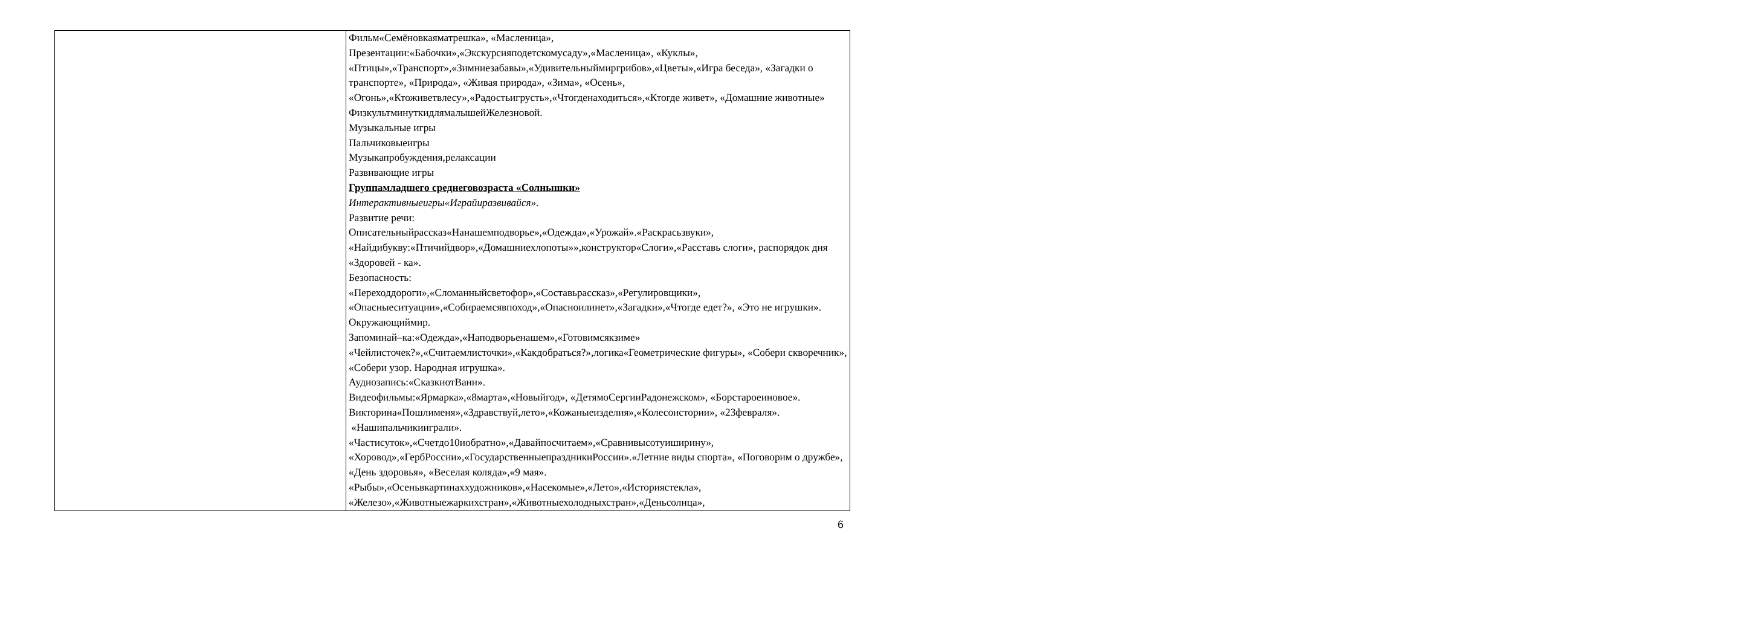| | Фильм«Семёновкаяматрешка», «Масленица», Презентации:«Бабочки»,«Экскурсияподетскомусаду»,«Масленица», «Куклы», «Птицы»,«Транспорт»,«Зимниезабавы»,«Удивительныймиргрибов»,«Цветы»,«Игра беседа», «Загадки о транспорте», «Природа», «Живая природа», «Зима», «Осень», «Огонь»,«Ктоживетвлесу»,«Радостьигрусть»,«Чтогденаходиться»,«Ктогде живет», «Домашние животные» ФизкультминуткидлямалышейЖелезновой. Музыкальные игры Пальчиковыеигры Музыкапробуждения,релаксации Развивающие игры Группамладшего среднеговозраста «Солнышки» Интерактивныеигры«Играйиразвивайся». Развитие речи: Описательныйрассказ«Нанашемподворье»,«Одежда»,«Урожай».«Раскрасьзвуки», «Найдибукву:«Птичийдвор»,«Домашниехлопоты»»,конструктор«Слоги»,«Расставь слоги», распорядок дня «Здоровей - ка». Безопасность: «Переходдороги»,«Сломанныйсветофор»,«Составьрассказ»,«Регулировщики», «Опасныеситуации»,«Собираемсявпоход»,«Опасноилинет»,«Загадки»,«Чтогде едет?», «Это не игрушки». Окружающиймир. Запоминай–ка:«Одежда»,«Наподворьенашем»,«Готовимсякзиме» «Чейлисточек?»,«Считаемлисточки»,«Какдобраться?»,логика«Геометрические фигуры», «Собери скворечник», «Собери узор. Народная игрушка». Аудиозапись:«СказкиотВани». Видеофильмы:«Ярмарка»,«8марта»,«Новыйгод», «ДетямоСергииРадонежском», «Борстароеиновое». Викторина«Пошлименя»,«Здравствуй,лето»,«Кожаныеизделия»,«Колесоистории», «23февраля». «Нашипальчикииграли». «Частисуток»,«Счетдо10иобратно»,«Давайпосчитаем»,«Сравнивысотуиширину», «Хоровод»,«ГербРоссии»,«ГосударственныепраздникиРоссии».«Летние виды спорта», «Поговорим о дружбе», «День здоровья», «Веселая коляда»,«9 мая». «Рыбы»,«Осеньвкартинаххудожников»,«Насекомые»,«Лето»,«Историястекла», «Железо»,«Животныежаркихстран»,«Животныехолодныхстран»,«Деньсолнца», |
6